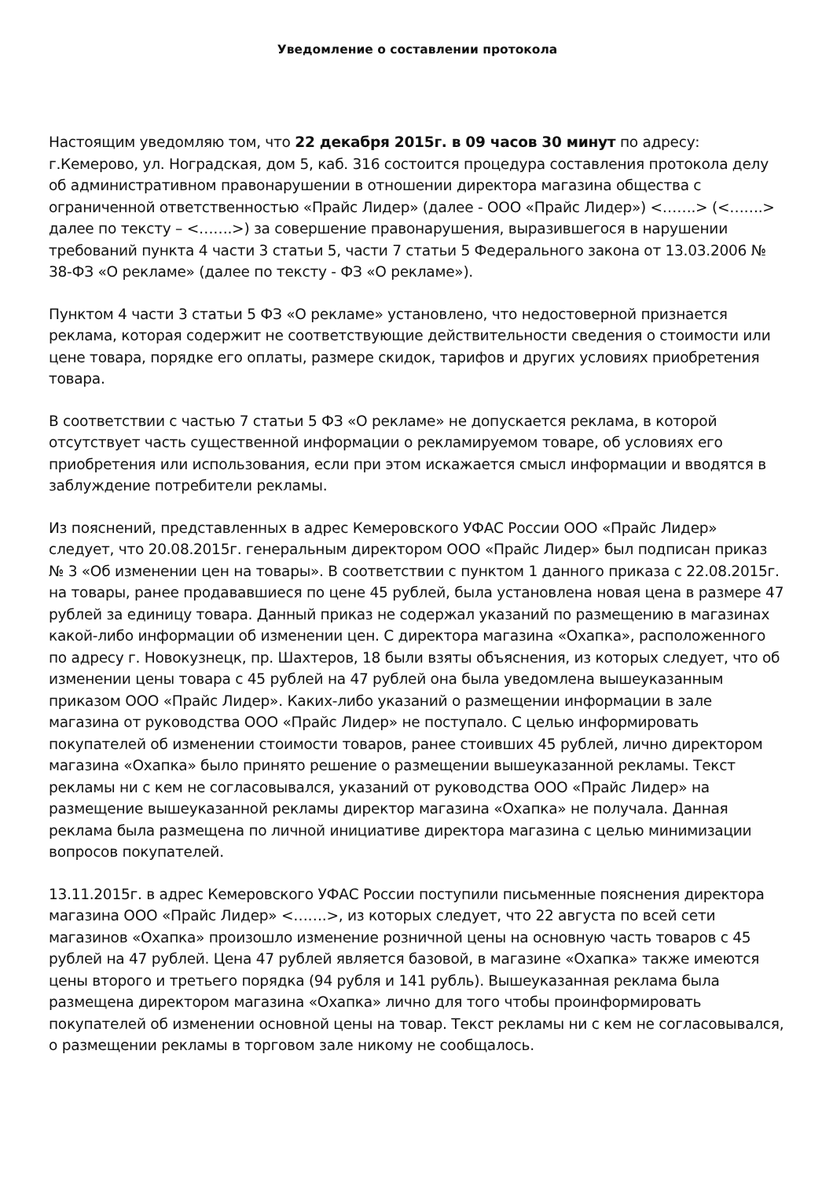Уведомление о составлении протокола
Настоящим уведомляю том, что 22 декабря 2015г. в 09 часов 30 минут по адресу: г.Кемерово, ул. Ноградская, дом 5, каб. 316 состоится процедура составления протокола делу об административном правонарушении в отношении директора магазина общества с ограниченной ответственностью «Прайс Лидер» (далее - ООО «Прайс Лидер») <…….> (<…….> далее по тексту – <…….>) за совершение правонарушения, выразившегося в нарушении требований пункта 4 части 3 статьи 5, части 7 статьи 5 Федерального закона от 13.03.2006 № 38-ФЗ «О рекламе» (далее по тексту - ФЗ «О рекламе»).
Пунктом 4 части 3 статьи 5 ФЗ «О рекламе» установлено, что недостоверной признается реклама, которая содержит не соответствующие действительности сведения о стоимости или цене товара, порядке его оплаты, размере скидок, тарифов и других условиях приобретения товара.
В соответствии с частью 7 статьи 5 ФЗ «О рекламе» не допускается реклама, в которой отсутствует часть существенной информации о рекламируемом товаре, об условиях его приобретения или использования, если при этом искажается смысл информации и вводятся в заблуждение потребители рекламы.
Из пояснений, представленных в адрес Кемеровского УФАС России ООО «Прайс Лидер» следует, что 20.08.2015г. генеральным директором ООО «Прайс Лидер» был подписан приказ № 3 «Об изменении цен на товары». В соответствии с пунктом 1 данного приказа с 22.08.2015г. на товары, ранее продававшиеся по цене 45 рублей, была установлена новая цена в размере 47 рублей за единицу товара. Данный приказ не содержал указаний по размещению в магазинах какой-либо информации об изменении цен. С директора магазина «Охапка», расположенного по адресу г. Новокузнецк, пр. Шахтеров, 18 были взяты объяснения, из которых следует, что об изменении цены товара с 45 рублей на 47 рублей она была уведомлена вышеуказанным приказом ООО «Прайс Лидер». Каких-либо указаний о размещении информации в зале магазина от руководства ООО «Прайс Лидер» не поступало. С целью информировать покупателей об изменении стоимости товаров, ранее стоивших 45 рублей, лично директором магазина «Охапка» было принято решение о размещении вышеуказанной рекламы. Текст рекламы ни с кем не согласовывался, указаний от руководства ООО «Прайс Лидер» на размещение вышеуказанной рекламы директор магазина «Охапка» не получала. Данная реклама была размещена по личной инициативе директора магазина с целью минимизации вопросов покупателей.
13.11.2015г. в адрес Кемеровского УФАС России поступили письменные пояснения директора магазина ООО «Прайс Лидер» <…….>, из которых следует, что 22 августа по всей сети магазинов «Охапка» произошло изменение розничной цены на основную часть товаров с 45 рублей на 47 рублей. Цена 47 рублей является базовой, в магазине «Охапка» также имеются цены второго и третьего порядка (94 рубля и 141 рубль). Вышеуказанная реклама была размещена директором магазина «Охапка» лично для того чтобы проинформировать покупателей об изменении основной цены на товар. Текст рекламы ни с кем не согласовывался, о размещении рекламы в торговом зале никому не сообщалось.